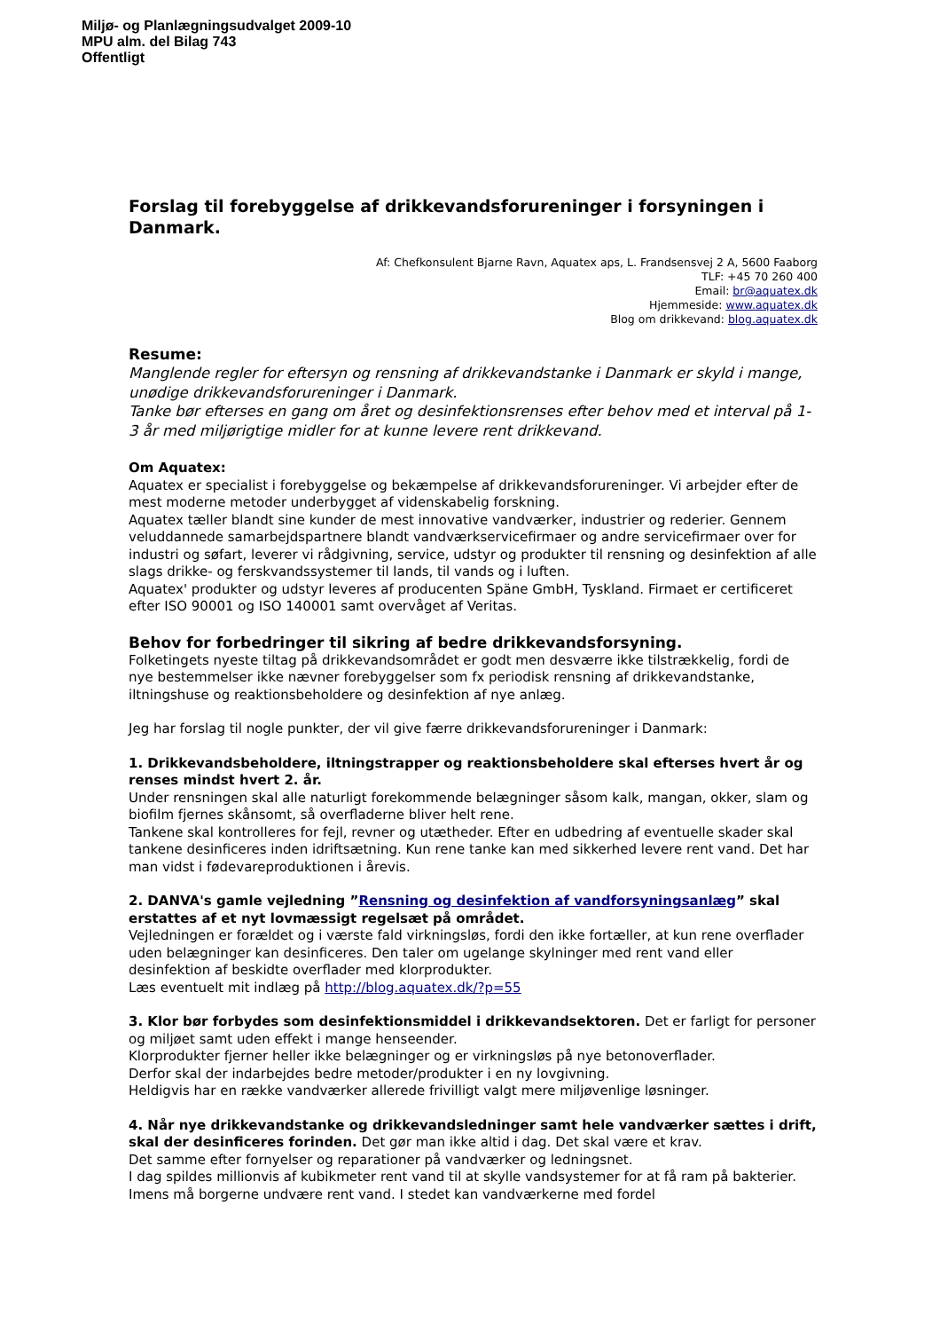Miljø- og Planlægningsudvalget 2009-10
MPU alm. del Bilag 743
Offentligt
Forslag til forebyggelse af drikkevandsforureninger i forsyningen i Danmark.
Af: Chefkonsulent Bjarne Ravn, Aquatex aps, L. Frandsensvej 2 A, 5600 Faaborg
TLF: +45 70 260 400
Email: br@aquatex.dk
Hjemmeside: www.aquatex.dk
Blog om drikkevand: blog.aquatex.dk
Resume:
Manglende regler for eftersyn og rensning af drikkevandstanke i Danmark er skyld i mange, unødige drikkevandsforureninger i Danmark.
Tanke bør efterses en gang om året og desinfektionsrenses efter behov med et interval på 1-3 år med miljørigtige midler for at kunne levere rent drikkevand.
Om Aquatex:
Aquatex er specialist i forebyggelse og bekæmpelse af drikkevandsforureninger. Vi arbejder efter de mest moderne metoder underbygget af videnskabelig forskning.
Aquatex tæller blandt sine kunder de mest innovative vandværker, industrier og rederier. Gennem veluddannede samarbejdspartnere blandt vandværkservicefirmaer og andre servicefirmaer over for industri og søfart, leverer vi rådgivning, service, udstyr og produkter til rensning og desinfektion af alle slags drikke- og ferskvandssystemer til lands, til vands og i luften.
Aquatex' produkter og udstyr leveres af producenten Späne GmbH, Tyskland. Firmaet er certificeret efter ISO 90001 og ISO 140001 samt overvåget af Veritas.
Behov for forbedringer til sikring af bedre drikkevandsforsyning.
Folketingets nyeste tiltag på drikkevandsområdet er godt men desværre ikke tilstrækkelig, fordi de nye bestemmelser ikke nævner forebyggelser som fx periodisk rensning af drikkevandstanke, iltningshuse og reaktionsbeholdere og desinfektion af nye anlæg.
Jeg har forslag til nogle punkter, der vil give færre drikkevandsforureninger i Danmark:
1. Drikkevandsbeholdere, iltningstrapper og reaktionsbeholdere skal efterses hvert år og renses mindst hvert 2. år.
Under rensningen skal alle naturligt forekommende belægninger såsom kalk, mangan, okker, slam og biofilm fjernes skånsomt, så overfladerne bliver helt rene.
Tankene skal kontrolleres for fejl, revner og utætheder. Efter en udbedring af eventuelle skader skal tankene desinficeres inden idriftsætning. Kun rene tanke kan med sikkerhed levere rent vand. Det har man vidst i fødevareproduktionen i årevis.
2. DANVA's gamle vejledning ”Rensning og desinfektion af vandforsyningsanlæg” skal erstattes af et nyt lovmæssigt regelsæt på området.
Vejledningen er forældet og i værste fald virkningsløs, fordi den ikke fortæller, at kun rene overflader uden belægninger kan desinficeres. Den taler om ugelange skylninger med rent vand eller desinfektion af beskidte overflader med klorprodukter.
Læs eventuelt mit indlæg på http://blog.aquatex.dk/?p=55
3. Klor bør forbydes som desinfektionsmiddel i drikkevandsektoren. Det er farligt for personer og miljøet samt uden effekt i mange henseender.
Klorprodukter fjerner heller ikke belægninger og er virkningsløs på nye betonoverflader.
Derfor skal der indarbejdes bedre metoder/produkter i en ny lovgivning.
Heldigvis har en række vandværker allerede frivilligt valgt mere miljøvenlige løsninger.
4. Når nye drikkevandstanke og drikkevandsledninger samt hele vandværker sættes i drift, skal der desinficeres forinden. Det gør man ikke altid i dag. Det skal være et krav.
Det samme efter fornyelser og reparationer på vandværker og ledningsnet.
I dag spildes millionvis af kubikmeter rent vand til at skylle vandsystemer for at få ram på bakterier. Imens må borgerne undvære rent vand. I stedet kan vandværkerne med fordel